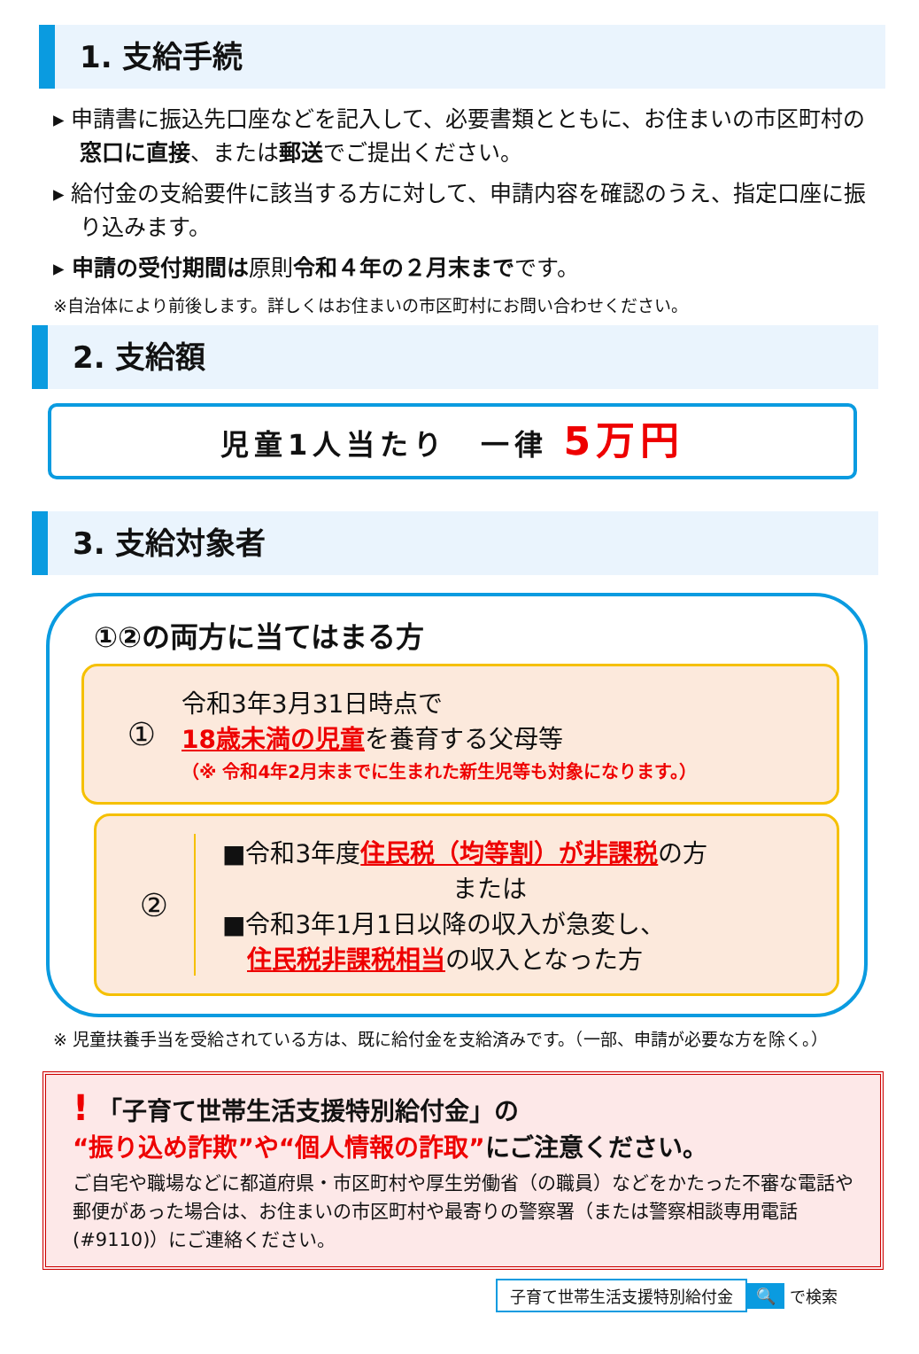1. 支給手続
▸ 申請書に振込先口座などを記入して、必要書類とともに、お住まいの市区町村の窓口に直接、または郵送でご提出ください。
▸ 給付金の支給要件に該当する方に対して、申請内容を確認のうえ、指定口座に振り込みます。
▸ 申請の受付期間は原則令和４年の２月末までです。
※自治体により前後します。詳しくはお住まいの市区町村にお問い合わせください。
2. 支給額
児童1人当たり　一律 5万円
3. 支給対象者
①②の両方に当てはまる方
①
令和3年3月31日時点で
18歳未満の児童を養育する父母等
（※ 令和4年2月末までに生まれた新生児等も対象になります。）
②
■令和3年度住民税（均等割）が非課税の方
または
■令和3年1月1日以降の収入が急変し、
　住民税非課税相当の収入となった方
※ 児童扶養手当を受給されている方は、既に給付金を支給済みです。（一部、申請が必要な方を除く。）
! 「子育て世帯生活支援特別給付金」の
“振り込め詐欺”や“個人情報の詐取”にご注意ください。
ご自宅や職場などに都道府県・市区町村や厚生労働省（の職員）などをかたった不審な電話や郵便があった場合は、お住まいの市区町村や最寄りの警察署（または警察相談専用電話(#9110)）にご連絡ください。
子育て世帯生活支援特別給付金 🔍 で検索